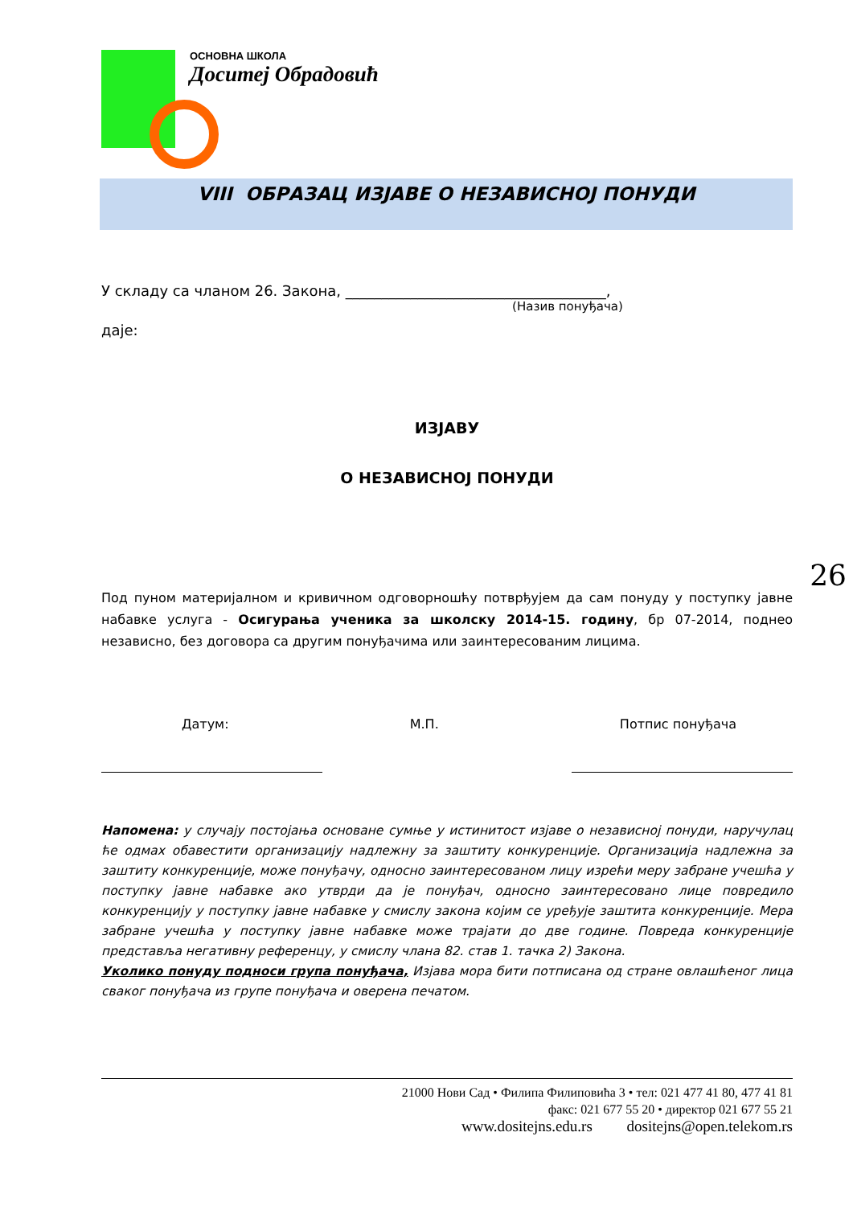ОСНОВНА ШКОЛА
Доситеј Обрадовић
VIII ОБРАЗАЦ ИЗЈАВЕ О НЕЗАВИСНОЈ ПОНУДИ
У складу са чланом 26. Закона, ____________________________________,
(Назив понуђача)
даје:
ИЗЈАВУ
О НЕЗАВИСНОЈ ПОНУДИ
Под пуном материјалном и кривичном одговорношћу потврђујем да сам понуду у поступку јавне набавке услуга - Осигурања ученика за школску 2014-15. годину, бр 07-2014, поднео независно, без договора са другим понуђачима или заинтересованим лицима.
Датум: М.П. Потпис понуђача
Напомена: у случају постојања основане сумње у истинитост изјаве о независној понуди, наручулац ће одмах обавестити организацију надлежну за заштиту конкуренције. Организација надлежна за заштиту конкуренције, може понуђачу, односно заинтересованом лицу изрећи меру забране учешћа у поступку јавне набавке ако утврди да је понуђач, односно заинтересовано лице повредило конкуренцију у поступку јавне набавке у смислу закона којим се уређује заштита конкуренције. Мера забране учешћа у поступку јавне набавке може трајати до две године. Повреда конкуренције представља негативну референцу, у смислу члана 82. став 1. тачка 2) Закона.
Уколико понуду подноси група понуђача, Изјава мора бити потписана од стране овлашћеног лица сваког понуђача из групе понуђача и оверена печатом.
21000 Нови Сад • Филипа Филиповића 3 • тел: 021 477 41 80, 477 41 81
факс: 021 677 55 20 • директор 021 677 55 21
www.dositejns.edu.rs dositejns@open.telekom.rs
26